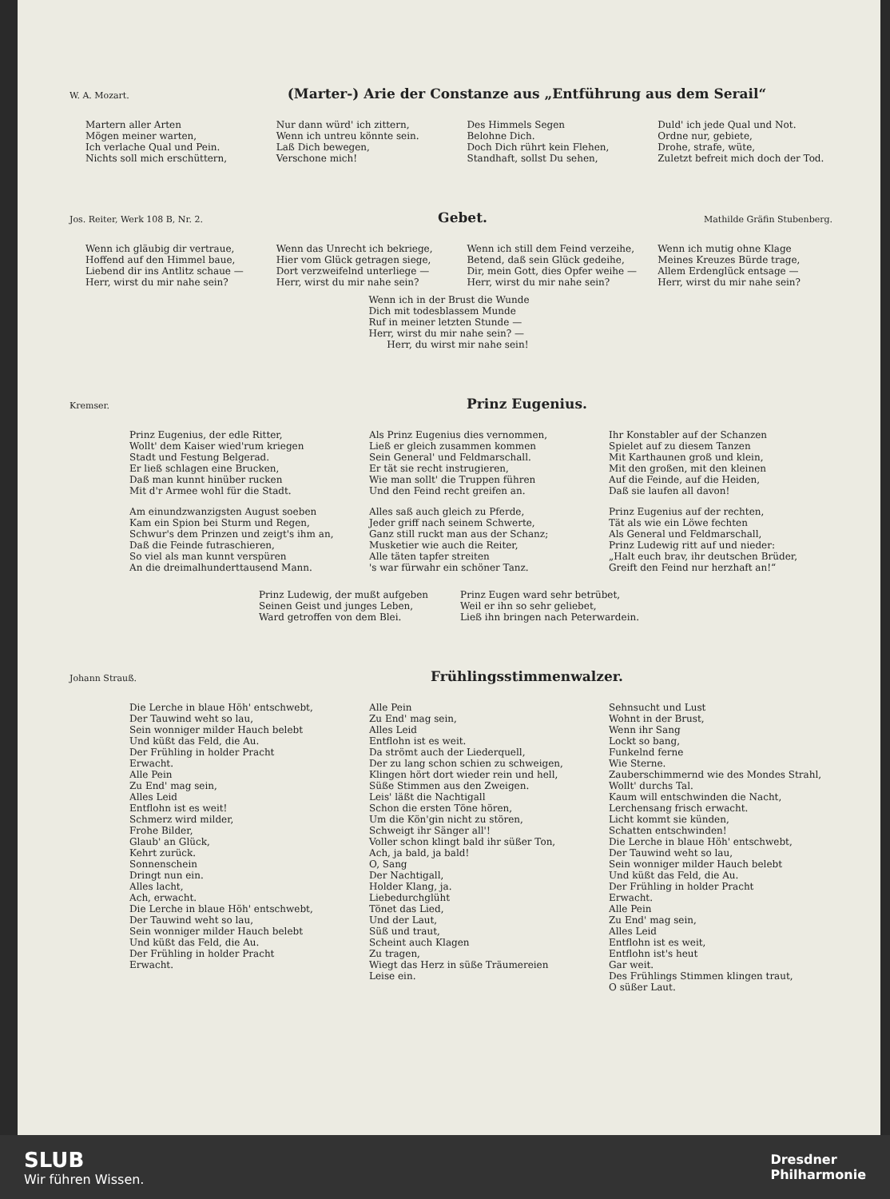W. A. Mozart. (Marter-) Arie der Constanze aus „Entführung aus dem Serail“
Martern aller Arten
Mögen meiner warten,
Ich verlache Qual und Pein.
Nichts soll mich erschüttern,
Nur dann würd' ich zittern,
Wenn ich untreu könnte sein.
Laß Dich bewegen,
Verschone mich!
Des Himmels Segen
Belohne Dich.
Doch Dich rührt kein Flehen,
Standhaft, sollst Du sehen,
Duld' ich jede Qual und Not.
Ordne nur, gebiete,
Drohe, strafe, wüte,
Zuletzt befreit mich doch der Tod.
Jos. Reiter, Werk 108 B, Nr. 2. Gebet. Mathilde Gräfin Stubenberg.
Wenn ich gläubig dir vertraue,
Hoffend auf den Himmel baue,
Liebend dir ins Antlitz schaue —
Herr, wirst du mir nahe sein?
Wenn das Unrecht ich bekriege,
Hier vom Glück getragen siege,
Dort verzweifelnd unterliege —
Herr, wirst du mir nahe sein?
Wenn ich still dem Feind verzeihe,
Betend, daß sein Glück gedeihe,
Dir, mein Gott, dies Opfer weihe —
Herr, wirst du mir nahe sein?
Wenn ich mutig ohne Klage
Meines Kreuzes Bürde trage,
Allem Erdenglück entsage —
Herr, wirst du mir nahe sein?
Wenn ich in der Brust die Wunde
Dich mit todesblassem Munde
Ruf in meiner letzten Stunde —
Herr, wirst du mir nahe sein? —
Herr, du wirst mir nahe sein!
Kremser. Prinz Eugenius.
Prinz Eugenius, der edle Ritter,
Wollt' dem Kaiser wied'rum kriegen
Stadt und Festung Belgerad.
Er ließ schlagen eine Brucken,
Daß man kunnt hinüber rucken
Mit d'r Armee wohl für die Stadt.
Am einundzwanzigsten August soeben
Kam ein Spion bei Sturm und Regen,
Schwur's dem Prinzen und zeigt's ihm an,
Daß die Feinde futraschieren,
So viel als man kunnt verspüren
An die dreimalhunderttausend Mann.
Als Prinz Eugenius dies vernommen,
Ließ er gleich zusammen kommen
Sein General' und Feldmarschall.
Er tät sie recht instrugieren,
Wie man sollt' die Truppen führen
Und den Feind recht greifen an.
Alles saß auch gleich zu Pferde,
Jeder griff nach seinem Schwerte,
Ganz still ruckt man aus der Schanz;
Musketier wie auch die Reiter,
Alle täten tapfer streiten
's war fürwahr ein schöner Tanz.
Ihr Konstabler auf der Schanzen
Spielet auf zu diesem Tanzen
Mit Karthaunen groß und klein,
Mit den großen, mit den kleinen
Auf die Feinde, auf die Heiden,
Daß sie laufen all davon!
Prinz Eugenius auf der rechten,
Tät als wie ein Löwe fechten
Als General und Feldmarschall,
Prinz Ludewig ritt auf und nieder:
„Halt euch brav, ihr deutschen Brüder,
Greift den Feind nur herzhaft an!“
Prinz Ludewig, der mußt aufgeben
Seinen Geist und junges Leben,
Ward getroffen von dem Blei.
Prinz Eugen ward sehr betrübet,
Weil er ihn so sehr geliebet,
Ließ ihn bringen nach Peterwardein.
Johann Strauß. Frühlingsstimmenwalzer.
Die Lerche in blaue Höh' entschwebt,
Der Tauwind weht so lau,
Sein wonniger milder Hauch belebt
Und küßt das Feld, die Au.
Der Frühling in holder Pracht
Erwacht.
Alle Pein
Zu End' mag sein,
Alles Leid
Entflohn ist es weit!
Schmerz wird milder,
Frohe Bilder,
Glaub' an Glück,
Kehrt zurück.
Sonnenschein
Dringt nun ein.
Alles lacht,
Ach, erwacht.
Die Lerche in blaue Höh' entschwebt,
Der Tauwind weht so lau,
Sein wonniger milder Hauch belebt
Und küßt das Feld, die Au.
Der Frühling in holder Pracht
Erwacht.
Alle Pein
Zu End' mag sein,
Alles Leid
Entflohn ist es weit.
Da strömt auch der Liederquell,
Der zu lang schon schien zu schweigen,
Klingen hört dort wieder rein und hell,
Süße Stimmen aus den Zweigen.
Leis' läßt die Nachtigall
Schon die ersten Töne hören,
Um die Kön'gin nicht zu stören,
Schweigt ihr Sänger all'!
Voller schon klingt bald ihr süßer Ton,
Ach, ja bald, ja bald!
O, Sang
Der Nachtigall,
Holder Klang, ja.
Liebedurchglüht
Tönet das Lied,
Und der Laut,
Süß und traut,
Scheint auch Klagen
Zu tragen,
Wiegt das Herz in süße Träumereien
Leise ein.
Sehnsucht und Lust
Wohnt in der Brust,
Wenn ihr Sang
Lockt so bang,
Funkelnd ferne
Wie Sterne.
Zauberschimmernd wie des Mondes Strahl,
Wollt' durchs Tal.
Kaum will entschwinden die Nacht,
Lerchensang frisch erwacht.
Licht kommt sie künden,
Schatten entschwinden!
Die Lerche in blaue Höh' entschwebt,
Der Tauwind weht so lau,
Sein wonniger milder Hauch belebt
Und küßt das Feld, die Au.
Der Frühling in holder Pracht
Erwacht.
Alle Pein
Zu End' mag sein,
Alles Leid
Entflohn ist es weit,
Entflohn ist's heut
Gar weit.
Des Frühlings Stimmen klingen traut,
O süßer Laut.
SLUB
Wir führen Wissen.
Dresdner
Philharmonie